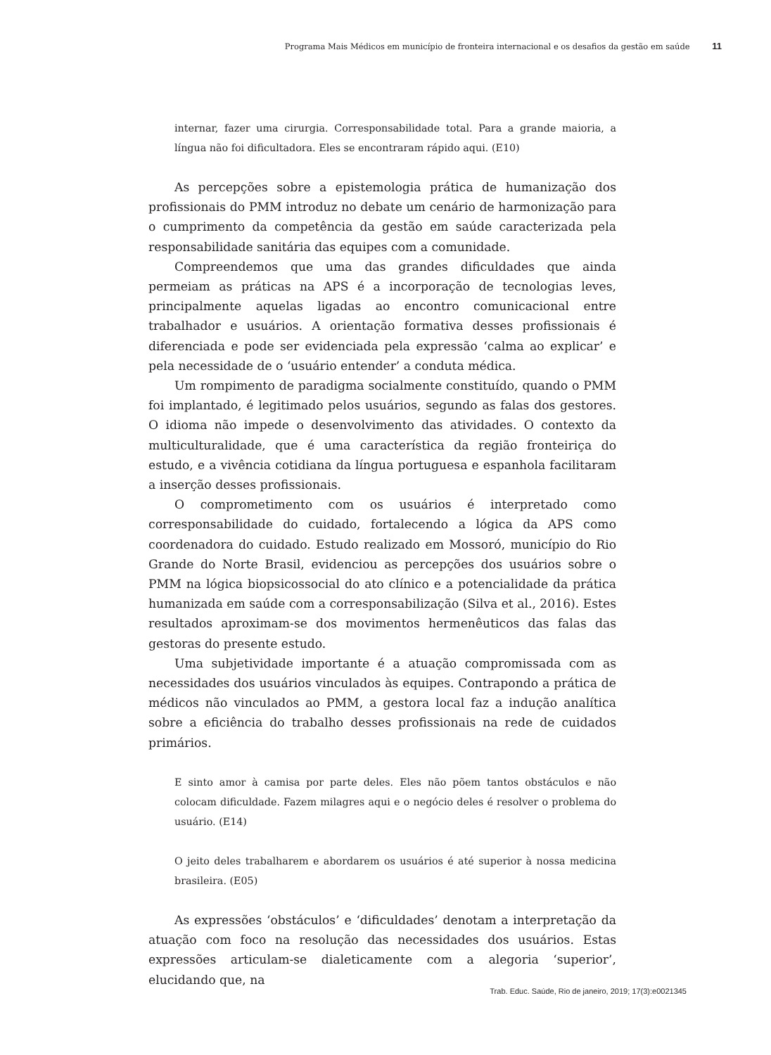Programa Mais Médicos em município de fronteira internacional e os desafios da gestão em saúde 11
internar, fazer uma cirurgia. Corresponsabilidade total. Para a grande maioria, a língua não foi dificultadora. Eles se encontraram rápido aqui. (E10)
As percepções sobre a epistemologia prática de humanização dos profissionais do PMM introduz no debate um cenário de harmonização para o cumprimento da competência da gestão em saúde caracterizada pela responsabilidade sanitária das equipes com a comunidade.
Compreendemos que uma das grandes dificuldades que ainda permeiam as práticas na APS é a incorporação de tecnologias leves, principalmente aquelas ligadas ao encontro comunicacional entre trabalhador e usuários. A orientação formativa desses profissionais é diferenciada e pode ser evidenciada pela expressão ‘calma ao explicar’ e pela necessidade de o ‘usuário entender’ a conduta médica.
Um rompimento de paradigma socialmente constituído, quando o PMM foi implantado, é legitimado pelos usuários, segundo as falas dos gestores. O idioma não impede o desenvolvimento das atividades. O contexto da multiculturalidade, que é uma característica da região fronteiriça do estudo, e a vivência cotidiana da língua portuguesa e espanhola facilitaram a inserção desses profissionais.
O comprometimento com os usuários é interpretado como corresponsabilidade do cuidado, fortalecendo a lógica da APS como coordenadora do cuidado. Estudo realizado em Mossoró, município do Rio Grande do Norte Brasil, evidenciou as percepções dos usuários sobre o PMM na lógica biopsicossocial do ato clínico e a potencialidade da prática humanizada em saúde com a corresponsabilização (Silva et al., 2016). Estes resultados aproximam-se dos movimentos hermenêuticos das falas das gestoras do presente estudo.
Uma subjetividade importante é a atuação compromissada com as necessidades dos usuários vinculados às equipes. Contrapondo a prática de médicos não vinculados ao PMM, a gestora local faz a indução analítica sobre a eficiência do trabalho desses profissionais na rede de cuidados primários.
E sinto amor à camisa por parte deles. Eles não põem tantos obstáculos e não colocam dificuldade. Fazem milagres aqui e o negócio deles é resolver o problema do usuário. (E14)
O jeito deles trabalharem e abordarem os usuários é até superior à nossa medicina brasileira. (E05)
As expressões ‘obstáculos’ e ‘dificuldades’ denotam a interpretação da atuação com foco na resolução das necessidades dos usuários. Estas expressões articulam-se dialeticamente com a alegoria ‘superior’, elucidando que, na
Trab. Educ. Saúde, Rio de janeiro, 2019; 17(3):e0021345